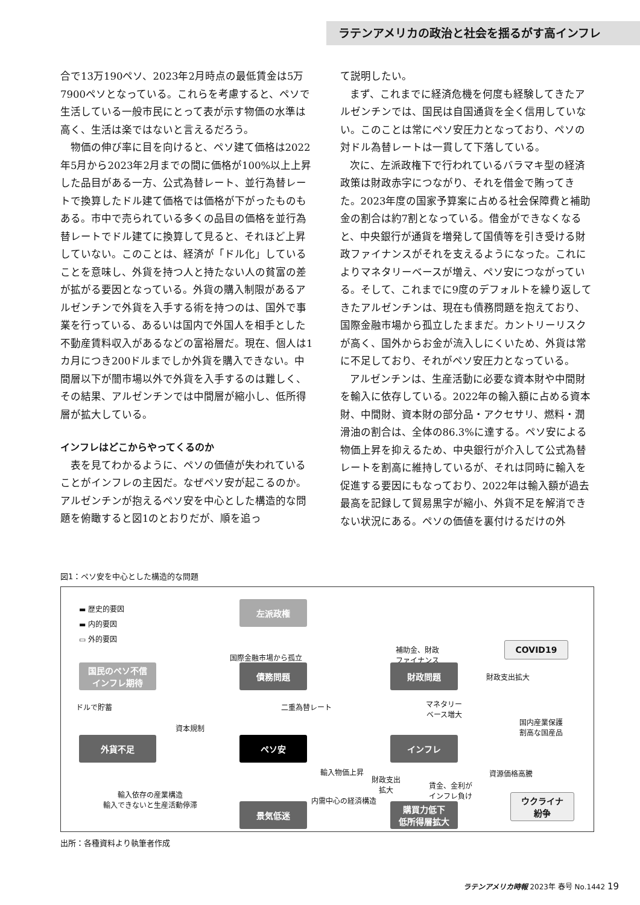ラテンアメリカの政治と社会を揺るがす高インフレ
合で13万190ペソ、2023年2月時点の最低賃金は5万7900ペソとなっている。これらを考慮すると、ペソで生活している一般市民にとって表が示す物価の水準は高く、生活は楽ではないと言えるだろう。
物価の伸び率に目を向けると、ペソ建て価格は2022年5月から2023年2月までの間に価格が100%以上上昇した品目がある一方、公式為替レート、並行為替レートで換算したドル建て価格では価格が下がったものもある。市中で売られている多くの品目の価格を並行為替レートでドル建てに換算して見ると、それほど上昇していない。このことは、経済が「ドル化」していることを意味し、外貨を持つ人と持たない人の貧富の差が拡がる要因となっている。外貨の購入制限があるアルゼンチンで外貨を入手する術を持つのは、国外で事業を行っている、あるいは国内で外国人を相手とした不動産賃料収入があるなどの富裕層だ。現在、個人は1カ月につき200ドルまでしか外貨を購入できない。中間層以下が闇市場以外で外貨を入手するのは難しく、その結果、アルゼンチンでは中間層が縮小し、低所得層が拡大している。
インフレはどこからやってくるのか
表を見てわかるように、ペソの価値が失われていることがインフレの主因だ。なぜペソ安が起こるのか。アルゼンチンが抱えるペソ安を中心とした構造的な問題を俯瞰すると図1のとおりだが、順を追っ
て説明したい。
まず、これまでに経済危機を何度も経験してきたアルゼンチンでは、国民は自国通貨を全く信用していない。このことは常にペソ安圧力となっており、ペソの対ドル為替レートは一貫して下落している。
次に、左派政権下で行われているバラマキ型の経済政策は財政赤字につながり、それを借金で賄ってきた。2023年度の国家予算案に占める社会保障費と補助金の割合は約7割となっている。借金ができなくなると、中央銀行が通貨を増発して国債等を引き受ける財政ファイナンスがそれを支えるようになった。これによりマネタリーベースが増え、ペソ安につながっている。そして、これまでに9度のデフォルトを繰り返してきたアルゼンチンは、現在も債務問題を抱えており、国際金融市場から孤立したままだ。カントリーリスクが高く、国外からお金が流入しにくいため、外貨は常に不足しており、それがペソ安圧力となっている。
アルゼンチンは、生産活動に必要な資本財や中間財を輸入に依存している。2022年の輸入額に占める資本財、中間財、資本財の部分品・アクセサリ、燃料・潤滑油の割合は、全体の86.3%に達する。ペソ安による物価上昇を抑えるため、中央銀行が介入して公式為替レートを割高に維持しているが、それは同時に輸入を促進する要因にもなっており、2022年は輸入額が過去最高を記録して貿易黒字が縮小、外貨不足を解消できない状況にある。ペソの価値を裏付けるだけの外
図1：ペソ安を中心とした構造的な問題
▬ 歴史的要因
▬ 内的要因
▭ 外的要因
左派政権
国際金融市場から孤立
補助金、財政
ファイナンス
COVID19
国民のペソ不信
インフレ期待
債務問題 財政問題
財政支出拡大
ドルで貯蓄 二重為替レート
マネタリー
ベース増大
国内産業保護
割高な国産品
資本規制
外貨不足 ペソ安 インフレ
輸入物価上昇 資源価格高騰
財政支出
拡大
賃金、金利が
インフレ負け
輸入依存の産業構造
輸入できないと生産活動停滞
ウクライナ
紛争
内需中心の経済構造
景気低迷
購買力低下
低所得層拡大
出所：各種資料より執筆者作成
ラテンアメリカ時報 2023年 春号 No.1442 19